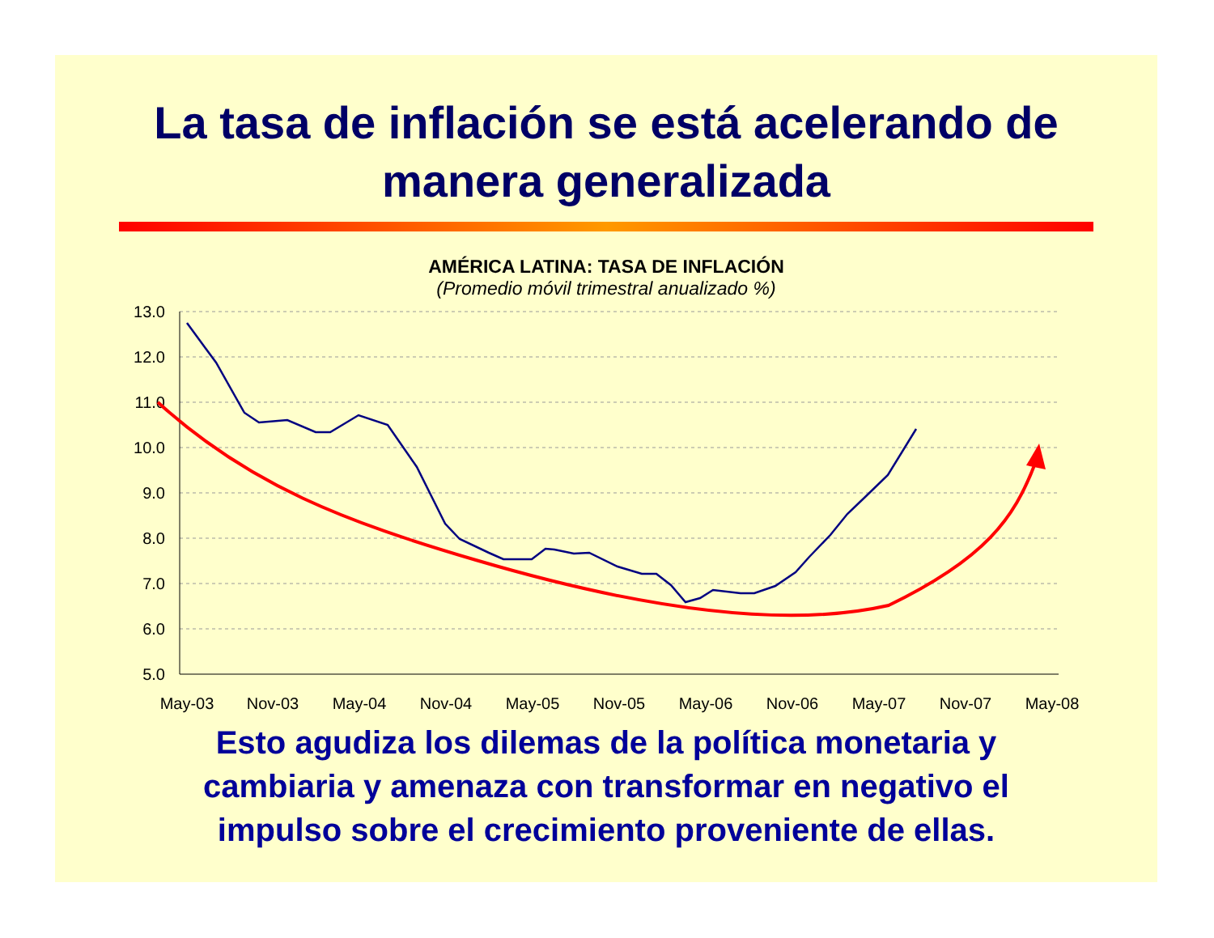La tasa de inflación se está acelerando de
manera generalizada
AMÉRICA LATINA: TASA DE INFLACIÓN
(Promedio móvil trimestral anualizado %)
13.0
12.0
11.0
10.0
9.0
8.0
7.0
6.0
5.0
May-03
Nov-03
May-04
Nov-04
May-05
Nov-05
May-06
Nov-06
May-07
Nov-07
May-08
Esto agudiza los dilemas de la política monetaria y
cambiaria y amenaza con transformar en negativo el
impulso sobre el crecimiento proveniente de ellas.